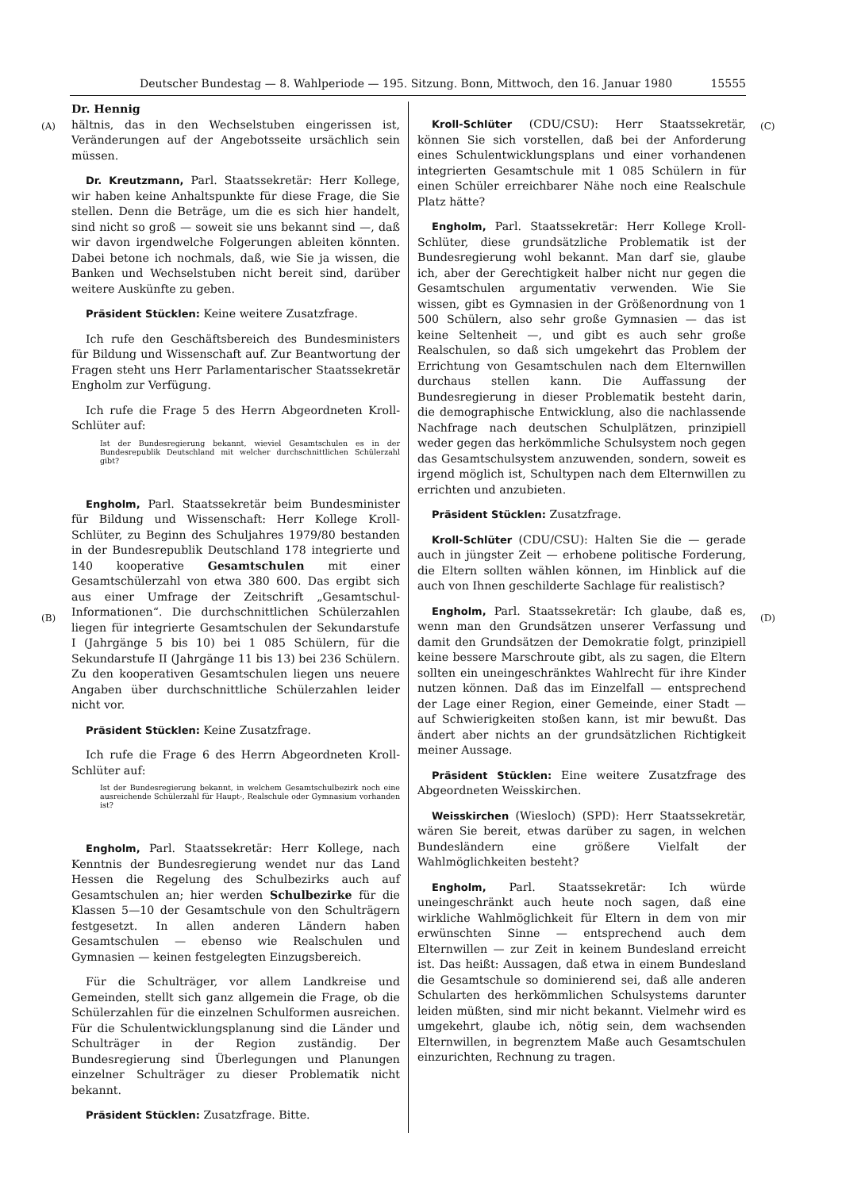Deutscher Bundestag — 8. Wahlperiode — 195. Sitzung. Bonn, Mittwoch, den 16. Januar 1980 15555
(A)
(B)
(C)
(D)
Dr. Hennig
hältnis, das in den Wechselstuben eingerissen ist, Veränderungen auf der Angebotsseite ursächlich sein müssen.
Dr. Kreutzmann, Parl. Staatssekretär: Herr Kollege, wir haben keine Anhaltspunkte für diese Frage, die Sie stellen. Denn die Beträge, um die es sich hier handelt, sind nicht so groß — soweit sie uns bekannt sind —, daß wir davon irgendwelche Folgerungen ableiten könnten. Dabei betone ich nochmals, daß, wie Sie ja wissen, die Banken und Wechselstuben nicht bereit sind, darüber weitere Auskünfte zu geben.
Präsident Stücklen: Keine weitere Zusatzfrage.
Ich rufe den Geschäftsbereich des Bundesministers für Bildung und Wissenschaft auf. Zur Beantwortung der Fragen steht uns Herr Parlamentarischer Staatssekretär Engholm zur Verfügung.
Ich rufe die Frage 5 des Herrn Abgeordneten Kroll-Schlüter auf:
Ist der Bundesregierung bekannt, wieviel Gesamtschulen es in der Bundesrepublik Deutschland mit welcher durchschnittlichen Schülerzahl gibt?
Engholm, Parl. Staatssekretär beim Bundesminister für Bildung und Wissenschaft: Herr Kollege Kroll-Schlüter, zu Beginn des Schuljahres 1979/80 bestanden in der Bundesrepublik Deutschland 178 integrierte und 140 kooperative Gesamtschulen mit einer Gesamtschülerzahl von etwa 380 600. Das ergibt sich aus einer Umfrage der Zeitschrift „Gesamtschul-Informationen“. Die durchschnittlichen Schülerzahlen liegen für integrierte Gesamtschulen der Sekundarstufe I (Jahrgänge 5 bis 10) bei 1 085 Schülern, für die Sekundarstufe II (Jahrgänge 11 bis 13) bei 236 Schülern. Zu den kooperativen Gesamtschulen liegen uns neuere Angaben über durchschnittliche Schülerzahlen leider nicht vor.
Präsident Stücklen: Keine Zusatzfrage.
Ich rufe die Frage 6 des Herrn Abgeordneten Kroll-Schlüter auf:
Ist der Bundesregierung bekannt, in welchem Gesamtschulbezirk noch eine ausreichende Schülerzahl für Haupt-, Realschule oder Gymnasium vorhanden ist?
Engholm, Parl. Staatssekretär: Herr Kollege, nach Kenntnis der Bundesregierung wendet nur das Land Hessen die Regelung des Schulbezirks auch auf Gesamtschulen an; hier werden Schulbezirke für die Klassen 5—10 der Gesamtschule von den Schulträgern festgesetzt. In allen anderen Ländern haben Gesamtschulen — ebenso wie Realschulen und Gymnasien — keinen festgelegten Einzugsbereich.
Für die Schulträger, vor allem Landkreise und Gemeinden, stellt sich ganz allgemein die Frage, ob die Schülerzahlen für die einzelnen Schulformen ausreichen. Für die Schulentwicklungsplanung sind die Länder und Schulträger in der Region zuständig. Der Bundesregierung sind Überlegungen und Planungen einzelner Schulträger zu dieser Problematik nicht bekannt.
Präsident Stücklen: Zusatzfrage. Bitte.
Kroll-Schlüter (CDU/CSU): Herr Staatssekretär, können Sie sich vorstellen, daß bei der Anforderung eines Schulentwicklungsplans und einer vorhandenen integrierten Gesamtschule mit 1 085 Schülern in für einen Schüler erreichbarer Nähe noch eine Realschule Platz hätte?
Engholm, Parl. Staatssekretär: Herr Kollege Kroll-Schlüter, diese grundsätzliche Problematik ist der Bundesregierung wohl bekannt. Man darf sie, glaube ich, aber der Gerechtigkeit halber nicht nur gegen die Gesamtschulen argumentativ verwenden. Wie Sie wissen, gibt es Gymnasien in der Größenordnung von 1 500 Schülern, also sehr große Gymnasien — das ist keine Seltenheit —, und gibt es auch sehr große Realschulen, so daß sich umgekehrt das Problem der Errichtung von Gesamtschulen nach dem Elternwillen durchaus stellen kann. Die Auffassung der Bundesregierung in dieser Problematik besteht darin, die demographische Entwicklung, also die nachlassende Nachfrage nach deutschen Schulplätzen, prinzipiell weder gegen das herkömmliche Schulsystem noch gegen das Gesamtschulsystem anzuwenden, sondern, soweit es irgend möglich ist, Schultypen nach dem Elternwillen zu errichten und anzubieten.
Präsident Stücklen: Zusatzfrage.
Kroll-Schlüter (CDU/CSU): Halten Sie die — gerade auch in jüngster Zeit — erhobene politische Forderung, die Eltern sollten wählen können, im Hinblick auf die auch von Ihnen geschilderte Sachlage für realistisch?
Engholm, Parl. Staatssekretär: Ich glaube, daß es, wenn man den Grundsätzen unserer Verfassung und damit den Grundsätzen der Demokratie folgt, prinzipiell keine bessere Marschroute gibt, als zu sagen, die Eltern sollten ein uneingeschränktes Wahlrecht für ihre Kinder nutzen können. Daß das im Einzelfall — entsprechend der Lage einer Region, einer Gemeinde, einer Stadt — auf Schwierigkeiten stoßen kann, ist mir bewußt. Das ändert aber nichts an der grundsätzlichen Richtigkeit meiner Aussage.
Präsident Stücklen: Eine weitere Zusatzfrage des Abgeordneten Weisskirchen.
Weisskirchen (Wiesloch) (SPD): Herr Staatssekretär, wären Sie bereit, etwas darüber zu sagen, in welchen Bundesländern eine größere Vielfalt der Wahlmöglichkeiten besteht?
Engholm, Parl. Staatssekretär: Ich würde uneingeschränkt auch heute noch sagen, daß eine wirkliche Wahlmöglichkeit für Eltern in dem von mir erwünschten Sinne — entsprechend auch dem Elternwillen — zur Zeit in keinem Bundesland erreicht ist. Das heißt: Aussagen, daß etwa in einem Bundesland die Gesamtschule so dominierend sei, daß alle anderen Schularten des herkömmlichen Schulsystems darunter leiden müßten, sind mir nicht bekannt. Vielmehr wird es umgekehrt, glaube ich, nötig sein, dem wachsenden Elternwillen, in begrenztem Maße auch Gesamtschulen einzurichten, Rechnung zu tragen.